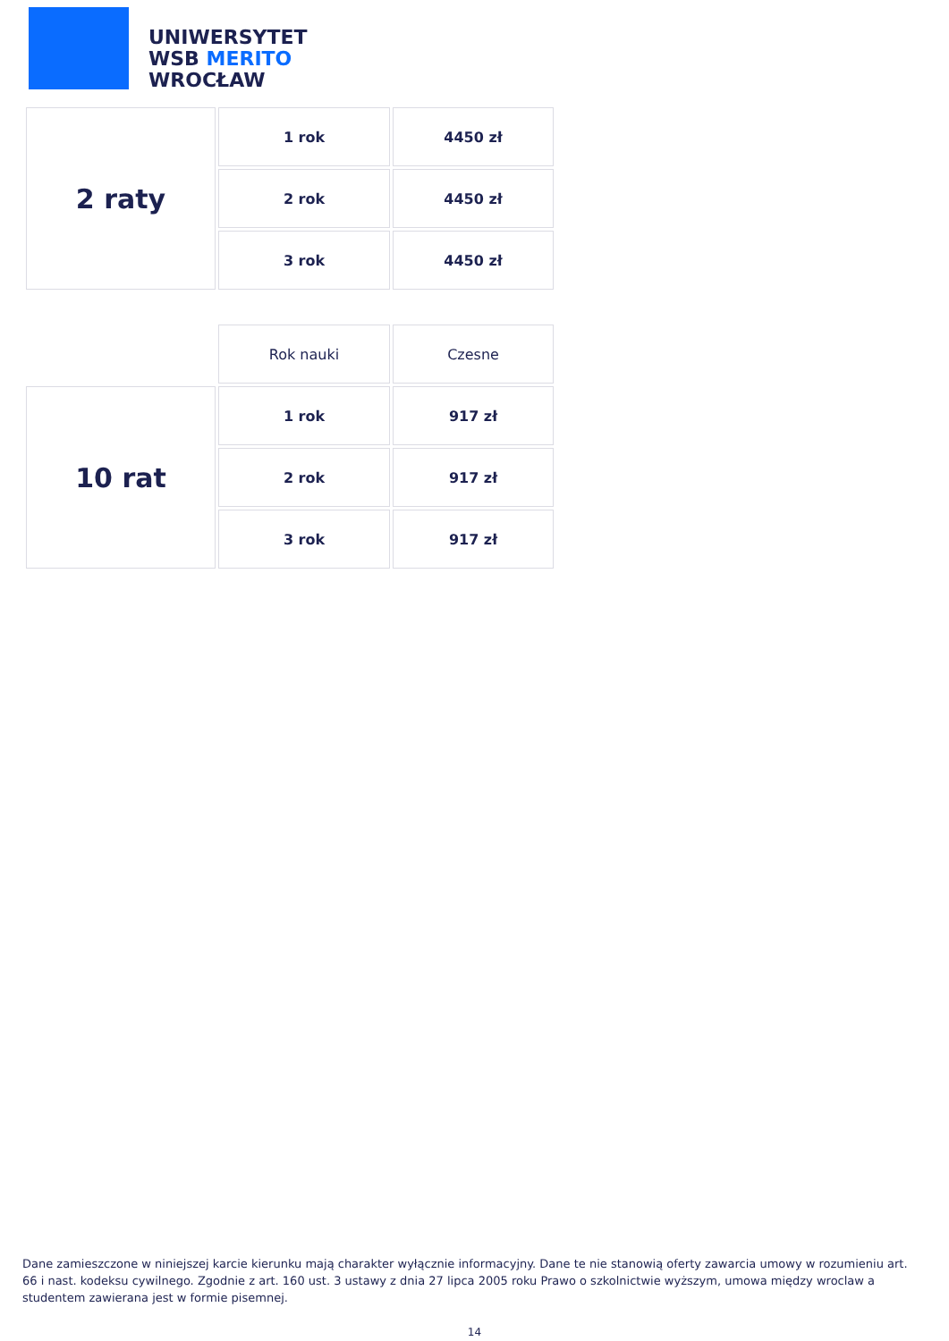UNIWERSYTET
WSB MERITO
WROCŁAW
| 2 raty | 1 rok | 4450 zł |
| | 2 rok | 4450 zł |
| | 3 rok | 4450 zł |
| | Rok nauki | Czesne |
| 10 rat | 1 rok | 917 zł |
| | 2 rok | 917 zł |
| | 3 rok | 917 zł |
Dane zamieszczone w niniejszej karcie kierunku mają charakter wyłącznie informacyjny. Dane te nie stanowią oferty zawarcia umowy w rozumieniu art. 66 i nast. kodeksu cywilnego. Zgodnie z art. 160 ust. 3 ustawy z dnia 27 lipca 2005 roku Prawo o szkolnictwie wyższym, umowa między wroclaw a studentem zawierana jest w formie pisemnej.
14